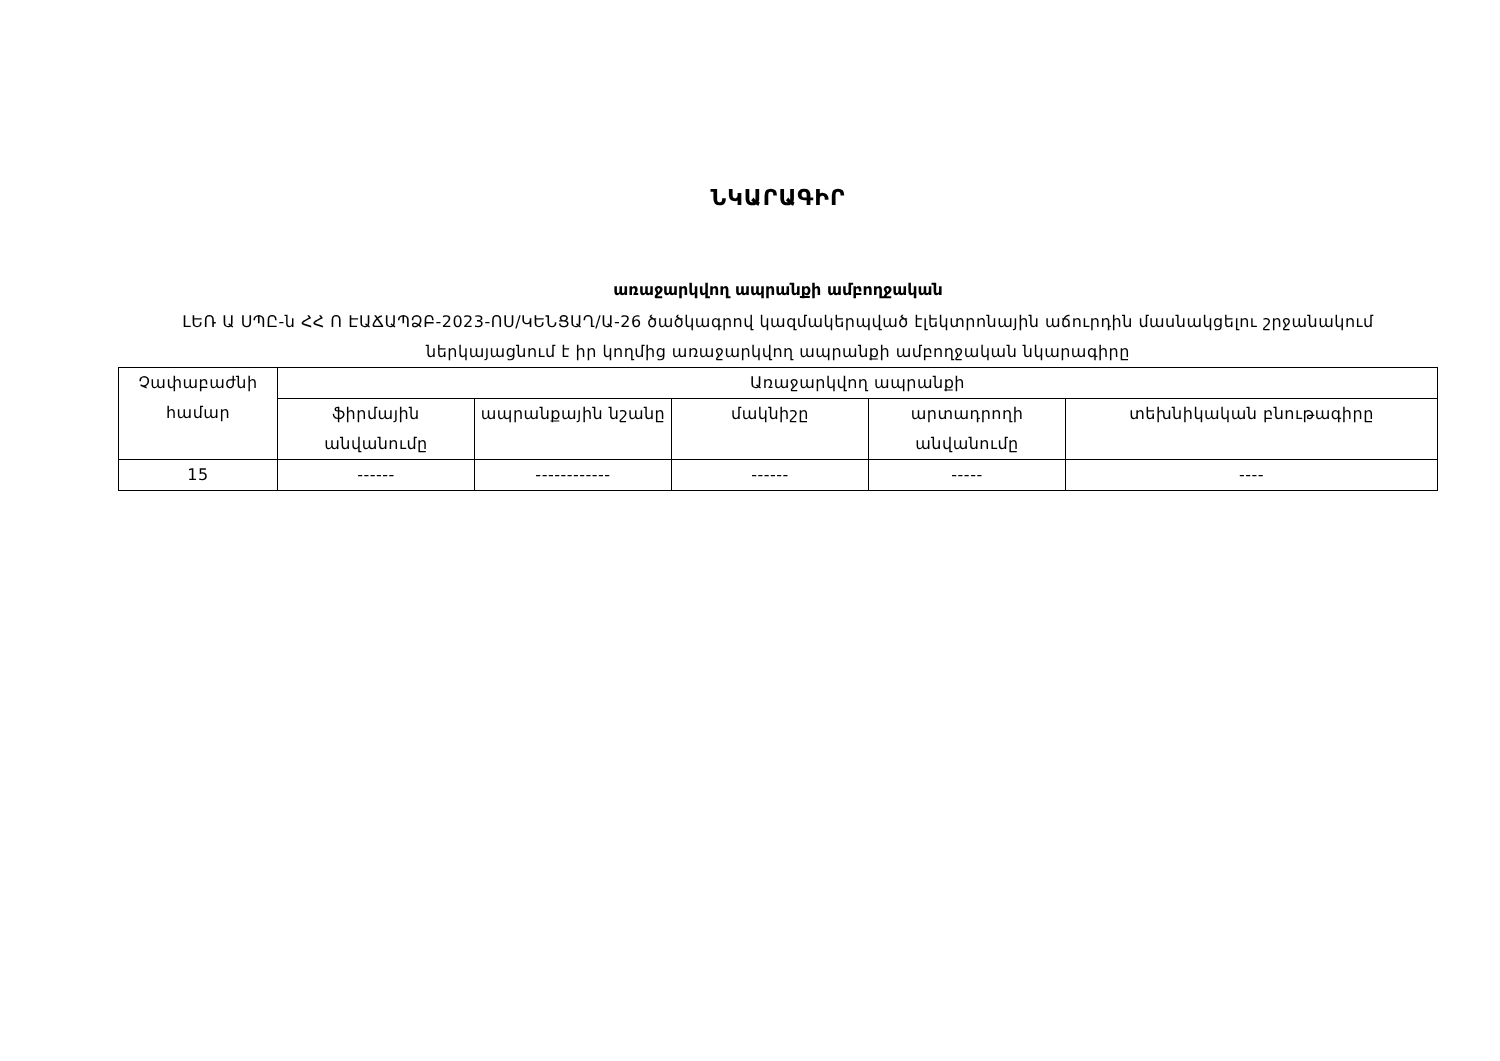ՆԿԱՐԱԳԻՐ
առաջարկվող ապրանքի ամբողջական
ԼԵՌ Ա ՍՊԸ-ն ՀՀ Ո ԷԱՃԱՊՁԲ-2023-ՈՍ/ԿԵՆՑԱՂ/Ա-26 ծածկագրով կազմակերպված էլեկտրոնային աճուրդին մասնակցելու շրջանակում ներկայացնում է իր կողմից առաջարկվող ապրանքի ամբողջական նկարագիրը
| Չափաբաժնի համար | Առաջարկվող ապրանքի | | | | |
| --- | --- | --- | --- | --- | --- |
| | ֆիրմային անվանումը | ապրանքային նշանը | մակնիշը | արտադրողի անվանումը | տեխնիկական բնութագիրը |
| 15 | ------ | ------------ | ------ | ----- | ---- |